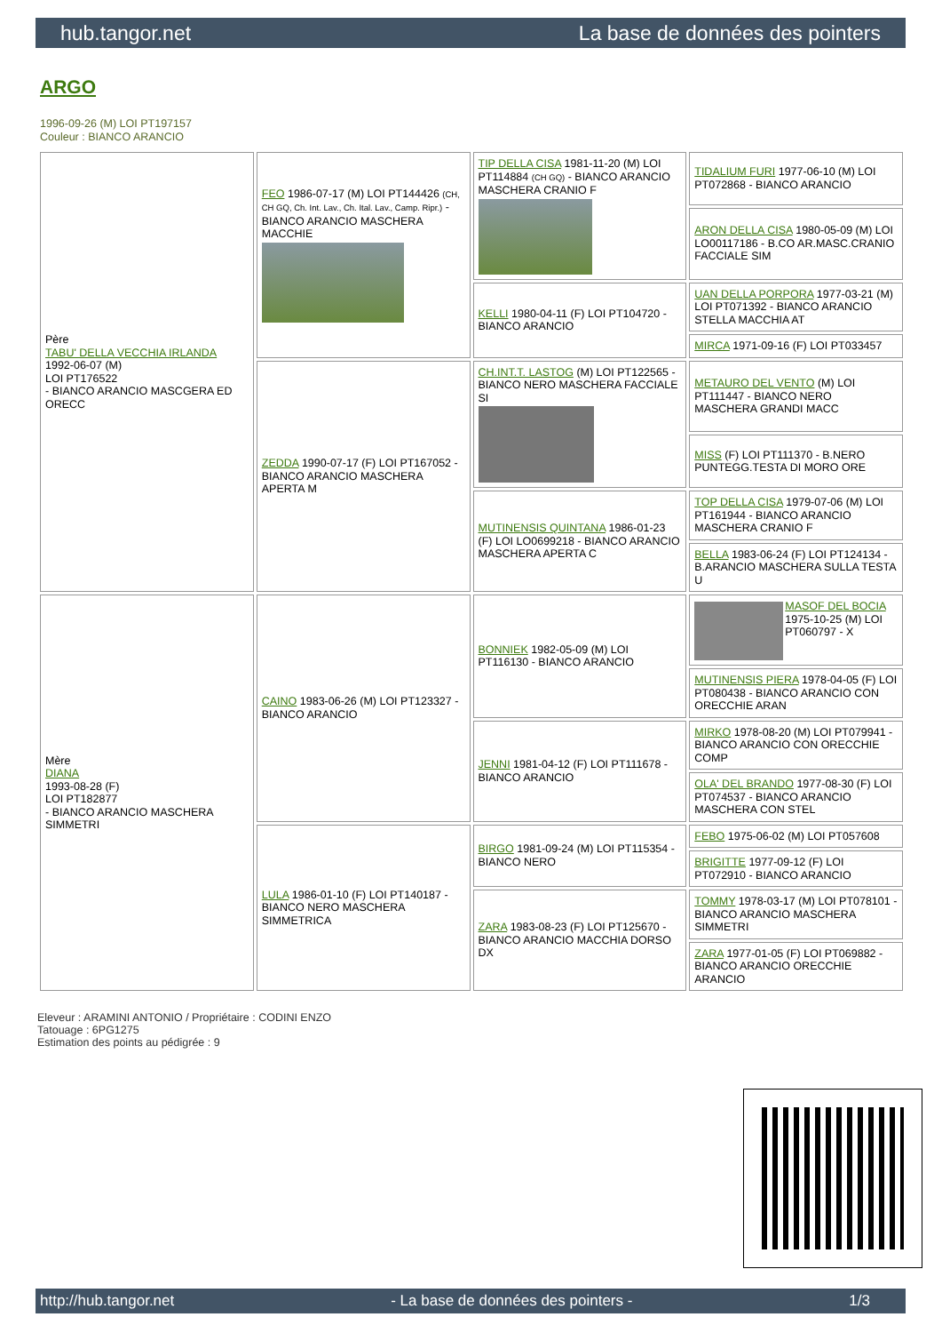hub.tangor.net La base de données des pointers
ARGO
1996-09-26 (M) LOI PT197157
Couleur : BIANCO ARANCIO
| Père TABU' DELLA VECCHIA IRLANDA 1992-06-07 (M) LOI PT176522 - BIANCO ARANCIO MASCGERA ED ORECC | FEO 1986-07-17 (M) LOI PT144426 (CH, CH GQ, Ch. Int. Lav., Ch. Ital. Lav., Camp. Ripr.) - BIANCO ARANCIO MASCHERA MACCHIE | TIP DELLA CISA 1981-11-20 (M) LOI PT114884 (CH GQ) - BIANCO ARANCIO MASCHERA CRANIO F | TIDALIUM FURI 1977-06-10 (M) LOI PT072868 - BIANCO ARANCIO |
| | | | ARON DELLA CISA 1980-05-09 (M) LOI LO00117186 - B.CO AR.MASC.CRANIO FACCIALE SIM |
| | | KELLI 1980-04-11 (F) LOI PT104720 - BIANCO ARANCIO | UAN DELLA PORPORA 1977-03-21 (M) LOI PT071392 - BIANCO ARANCIO STELLA MACCHIA AT |
| | | | MIRCA 1971-09-16 (F) LOI PT033457 |
| | ZEDDA 1990-07-17 (F) LOI PT167052 - BIANCO ARANCIO MASCHERA APERTA M | CH.INT.T. LASTOG (M) LOI PT122565 - BIANCO NERO MASCHERA FACCIALE SI | METAURO DEL VENTO (M) LOI PT111447 - BIANCO NERO MASCHERA GRANDI MACC |
| | | | MISS (F) LOI PT111370 - B.NERO PUNTEGG.TESTA DI MORO ORE |
| | | MUTINENSIS QUINTANA 1986-01-23 (F) LOI LO0699218 - BIANCO ARANCIO MASCHERA APERTA C | TOP DELLA CISA 1979-07-06 (M) LOI PT161944 - BIANCO ARANCIO MASCHERA CRANIO F |
| | | | BELLA 1983-06-24 (F) LOI PT124134 - B.ARANCIO MASCHERA SULLA TESTA U |
| Mère DIANA 1993-08-28 (F) LOI PT182877 - BIANCO ARANCIO MASCHERA SIMMETRI | CAINO 1983-06-26 (M) LOI PT123327 - BIANCO ARANCIO | BONNIEK 1982-05-09 (M) LOI PT116130 - BIANCO ARANCIO | MASOF DEL BOCIA 1975-10-25 (M) LOI PT060797 - X |
| | | | MUTINENSIS PIERA 1978-04-05 (F) LOI PT080438 - BIANCO ARANCIO CON ORECCHIE ARAN |
| | | JENNI 1981-04-12 (F) LOI PT111678 - BIANCO ARANCIO | MIRKO 1978-08-20 (M) LOI PT079941 - BIANCO ARANCIO CON ORECCHIE COMP |
| | | | OLA' DEL BRANDO 1977-08-30 (F) LOI PT074537 - BIANCO ARANCIO MASCHERA CON STEL |
| | LULA 1986-01-10 (F) LOI PT140187 - BIANCO NERO MASCHERA SIMMETRICA | BIRGO 1981-09-24 (M) LOI PT115354 - BIANCO NERO | FEBO 1975-06-02 (M) LOI PT057608 |
| | | | BRIGITTE 1977-09-12 (F) LOI PT072910 - BIANCO ARANCIO |
| | | ZARA 1983-08-23 (F) LOI PT125670 - BIANCO ARANCIO MACCHIA DORSO DX | TOMMY 1978-03-17 (M) LOI PT078101 - BIANCO ARANCIO MASCHERA SIMMETRI |
| | | | ZARA 1977-01-05 (F) LOI PT069882 - BIANCO ARANCIO ORECCHIE ARANCIO |
Eleveur : ARAMINI ANTONIO / Propriétaire : CODINI ENZO
Tatouage : 6PG1275
Estimation des points au pédigrée : 9
http://hub.tangor.net - La base de données des pointers - 1/3